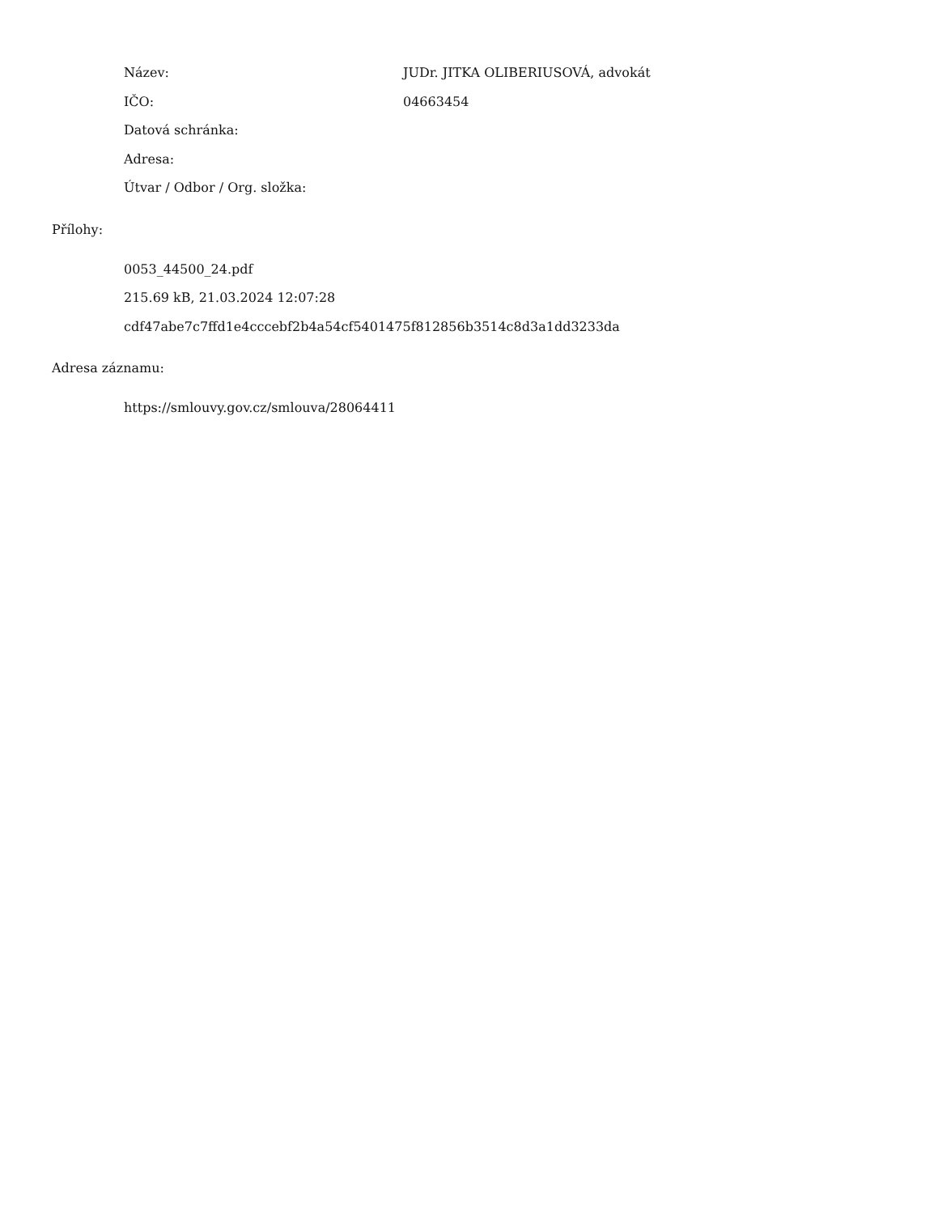Název: JUDr. JITKA OLIBERIUSOVÁ, advokát
IČO: 04663454
Datová schránka:
Adresa:
Útvar / Odbor / Org. složka:
Přílohy:
0053_44500_24.pdf
215.69 kB, 21.03.2024 12:07:28
cdf47abe7c7ffd1e4cccebf2b4a54cf5401475f812856b3514c8d3a1dd3233da
Adresa záznamu:
https://smlouvy.gov.cz/smlouva/28064411